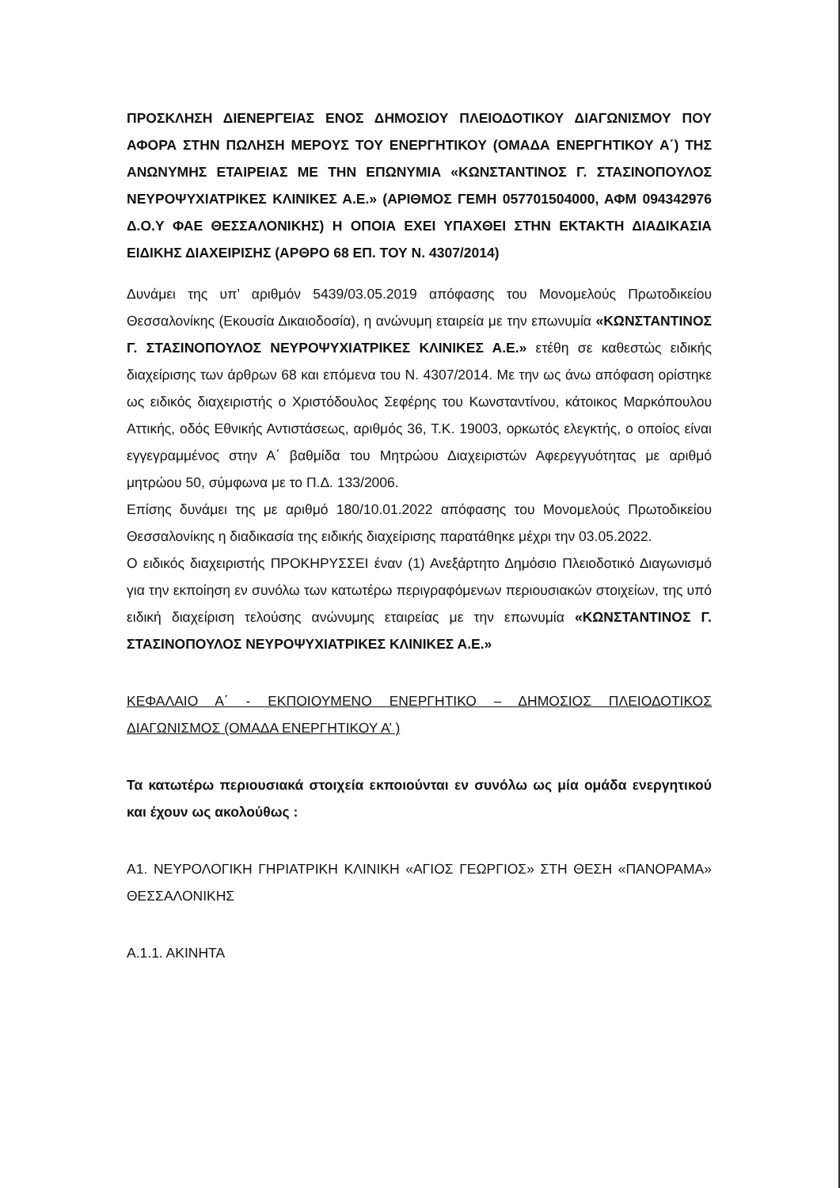ΠΡΟΣΚΛΗΣΗ ΔΙΕΝΕΡΓΕΙΑΣ ΕΝΟΣ ΔΗΜΟΣΙΟΥ ΠΛΕΙΟΔΟΤΙΚΟΥ ΔΙΑΓΩΝΙΣΜΟΥ ΠΟΥ ΑΦΟΡΑ ΣΤΗΝ ΠΩΛΗΣΗ ΜΕΡΟΥΣ ΤΟΥ ΕΝΕΡΓΗΤΙΚΟΥ (ΟΜΑΔΑ ΕΝΕΡΓΗΤΙΚΟΥ Α΄) ΤΗΣ ΑΝΩΝΥΜΗΣ ΕΤΑΙΡΕΙΑΣ ΜΕ ΤΗΝ ΕΠΩΝΥΜΙΑ «ΚΩΝΣΤΑΝΤΙΝΟΣ Γ. ΣΤΑΣΙΝΟΠΟΥΛΟΣ ΝΕΥΡΟΨΥΧΙΑΤΡΙΚΕΣ ΚΛΙΝΙΚΕΣ Α.Ε.» (ΑΡΙΘΜΟΣ ΓΕΜΗ 057701504000, ΑΦΜ 094342976 Δ.Ο.Υ ΦΑΕ ΘΕΣΣΑΛΟΝΙΚΗΣ) Η ΟΠΟΙΑ ΕΧΕΙ ΥΠΑΧΘΕΙ ΣΤΗΝ ΕΚΤΑΚΤΗ ΔΙΑΔΙΚΑΣΙΑ ΕΙΔΙΚΗΣ ΔΙΑΧΕΙΡΙΣΗΣ (ΑΡΘΡΟ 68 ΕΠ. ΤΟΥ Ν. 4307/2014)
Δυνάμει της υπ’ αριθμόν 5439/03.05.2019 απόφασης του Μονομελούς Πρωτοδικείου Θεσσαλονίκης (Εκουσία Δικαιοδοσία), η ανώνυμη εταιρεία με την επωνυμία «ΚΩΝΣΤΑΝΤΙΝΟΣ Γ. ΣΤΑΣΙΝΟΠΟΥΛΟΣ ΝΕΥΡΟΨΥΧΙΑΤΡΙΚΕΣ ΚΛΙΝΙΚΕΣ Α.Ε.» ετέθη σε καθεστώς ειδικής διαχείρισης των άρθρων 68 και επόμενα του Ν. 4307/2014. Με την ως άνω απόφαση ορίστηκε ως ειδικός διαχειριστής ο Χριστόδουλος Σεφέρης του Κωνσταντίνου, κάτοικος Μαρκόπουλου Αττικής, οδός Εθνικής Αντιστάσεως, αριθμός 36, Τ.Κ. 19003, ορκωτός ελεγκτής, ο οποίος είναι εγγεγραμμένος στην Α΄ βαθμίδα του Μητρώου Διαχειριστών Αφερεγγυότητας με αριθμό μητρώου 50, σύμφωνα με το Π.Δ. 133/2006.
Επίσης δυνάμει της με αριθμό 180/10.01.2022 απόφασης του Μονομελούς Πρωτοδικείου Θεσσαλονίκης η διαδικασία της ειδικής διαχείρισης παρατάθηκε μέχρι την 03.05.2022.
Ο ειδικός διαχειριστής ΠΡΟΚΗΡΥΣΣΕΙ έναν (1) Ανεξάρτητο Δημόσιο Πλειοδοτικό Διαγωνισμό για την εκποίηση εν συνόλω των κατωτέρω περιγραφόμενων περιουσιακών στοιχείων, της υπό ειδική διαχείριση τελούσης ανώνυμης εταιρείας με την επωνυμία «ΚΩΝΣΤΑΝΤΙΝΟΣ Γ. ΣΤΑΣΙΝΟΠΟΥΛΟΣ ΝΕΥΡΟΨΥΧΙΑΤΡΙΚΕΣ ΚΛΙΝΙΚΕΣ Α.Ε.»
ΚΕΦΑΛΑΙΟ Α΄ - ΕΚΠΟΙΟΥΜΕΝΟ ΕΝΕΡΓΗΤΙΚΟ – ΔΗΜΟΣΙΟΣ ΠΛΕΙΟΔΟΤΙΚΟΣ ΔΙΑΓΩΝΙΣΜΟΣ (ΟΜΑΔΑ ΕΝΕΡΓΗΤΙΚΟΥ Α’ )
Τα κατωτέρω περιουσιακά στοιχεία εκποιούνται εν συνόλω ως μία ομάδα ενεργητικού και έχουν ως ακολούθως :
Α1. ΝΕΥΡΟΛΟΓΙΚΗ ΓΗΡΙΑΤΡΙΚΗ ΚΛΙΝΙΚΗ «ΑΓΙΟΣ ΓΕΩΡΓΙΟΣ» ΣΤΗ ΘΕΣΗ «ΠΑΝΟΡΑΜΑ» ΘΕΣΣΑΛΟΝΙΚΗΣ
Α.1.1. ΑΚΙΝΗΤΑ